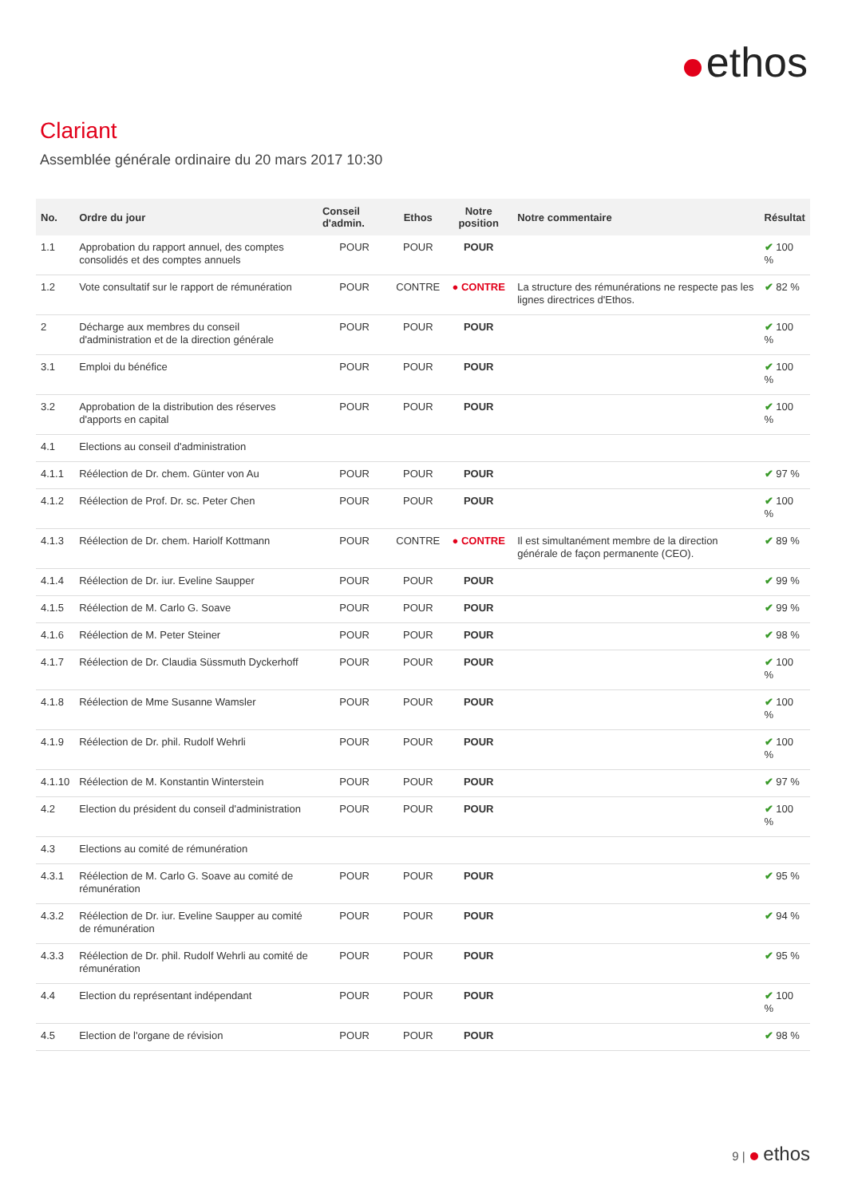ethos
Clariant
Assemblée générale ordinaire du 20 mars 2017 10:30
| No. | Ordre du jour | Conseil d'admin. | Ethos | Notre position | Notre commentaire | Résultat |
| --- | --- | --- | --- | --- | --- | --- |
| 1.1 | Approbation du rapport annuel, des comptes consolidés et des comptes annuels | POUR | POUR | POUR | | ✔ 100 % |
| 1.2 | Vote consultatif sur le rapport de rémunération | POUR | CONTRE | ● CONTRE | La structure des rémunérations ne respecte pas les lignes directrices d'Ethos. | ✔ 82 % |
| 2 | Décharge aux membres du conseil d'administration et de la direction générale | POUR | POUR | POUR | | ✔ 100 % |
| 3.1 | Emploi du bénéfice | POUR | POUR | POUR | | ✔ 100 % |
| 3.2 | Approbation de la distribution des réserves d'apports en capital | POUR | POUR | POUR | | ✔ 100 % |
| 4.1 | Elections au conseil d'administration | | | | | |
| 4.1.1 | Réélection de Dr. chem. Günter von Au | POUR | POUR | POUR | | ✔ 97 % |
| 4.1.2 | Réélection de Prof. Dr. sc. Peter Chen | POUR | POUR | POUR | | ✔ 100 % |
| 4.1.3 | Réélection de Dr. chem. Hariolf Kottmann | POUR | CONTRE | ● CONTRE | Il est simultanément membre de la direction générale de façon permanente (CEO). | ✔ 89 % |
| 4.1.4 | Réélection de Dr. iur. Eveline Saupper | POUR | POUR | POUR | | ✔ 99 % |
| 4.1.5 | Réélection de M. Carlo G. Soave | POUR | POUR | POUR | | ✔ 99 % |
| 4.1.6 | Réélection de M. Peter Steiner | POUR | POUR | POUR | | ✔ 98 % |
| 4.1.7 | Réélection de Dr. Claudia Süssmuth Dyckerhoff | POUR | POUR | POUR | | ✔ 100 % |
| 4.1.8 | Réélection de Mme Susanne Wamsler | POUR | POUR | POUR | | ✔ 100 % |
| 4.1.9 | Réélection de Dr. phil. Rudolf Wehrli | POUR | POUR | POUR | | ✔ 100 % |
| 4.1.10 | Réélection de M. Konstantin Winterstein | POUR | POUR | POUR | | ✔ 97 % |
| 4.2 | Election du président du conseil d'administration | POUR | POUR | POUR | | ✔ 100 % |
| 4.3 | Elections au comité de rémunération | | | | | |
| 4.3.1 | Réélection de M. Carlo G. Soave au comité de rémunération | POUR | POUR | POUR | | ✔ 95 % |
| 4.3.2 | Réélection de Dr. iur. Eveline Saupper au comité de rémunération | POUR | POUR | POUR | | ✔ 94 % |
| 4.3.3 | Réélection de Dr. phil. Rudolf Wehrli au comité de rémunération | POUR | POUR | POUR | | ✔ 95 % |
| 4.4 | Election du représentant indépendant | POUR | POUR | POUR | | ✔ 100 % |
| 4.5 | Election de l'organe de révision | POUR | POUR | POUR | | ✔ 98 % |
9 | ethos